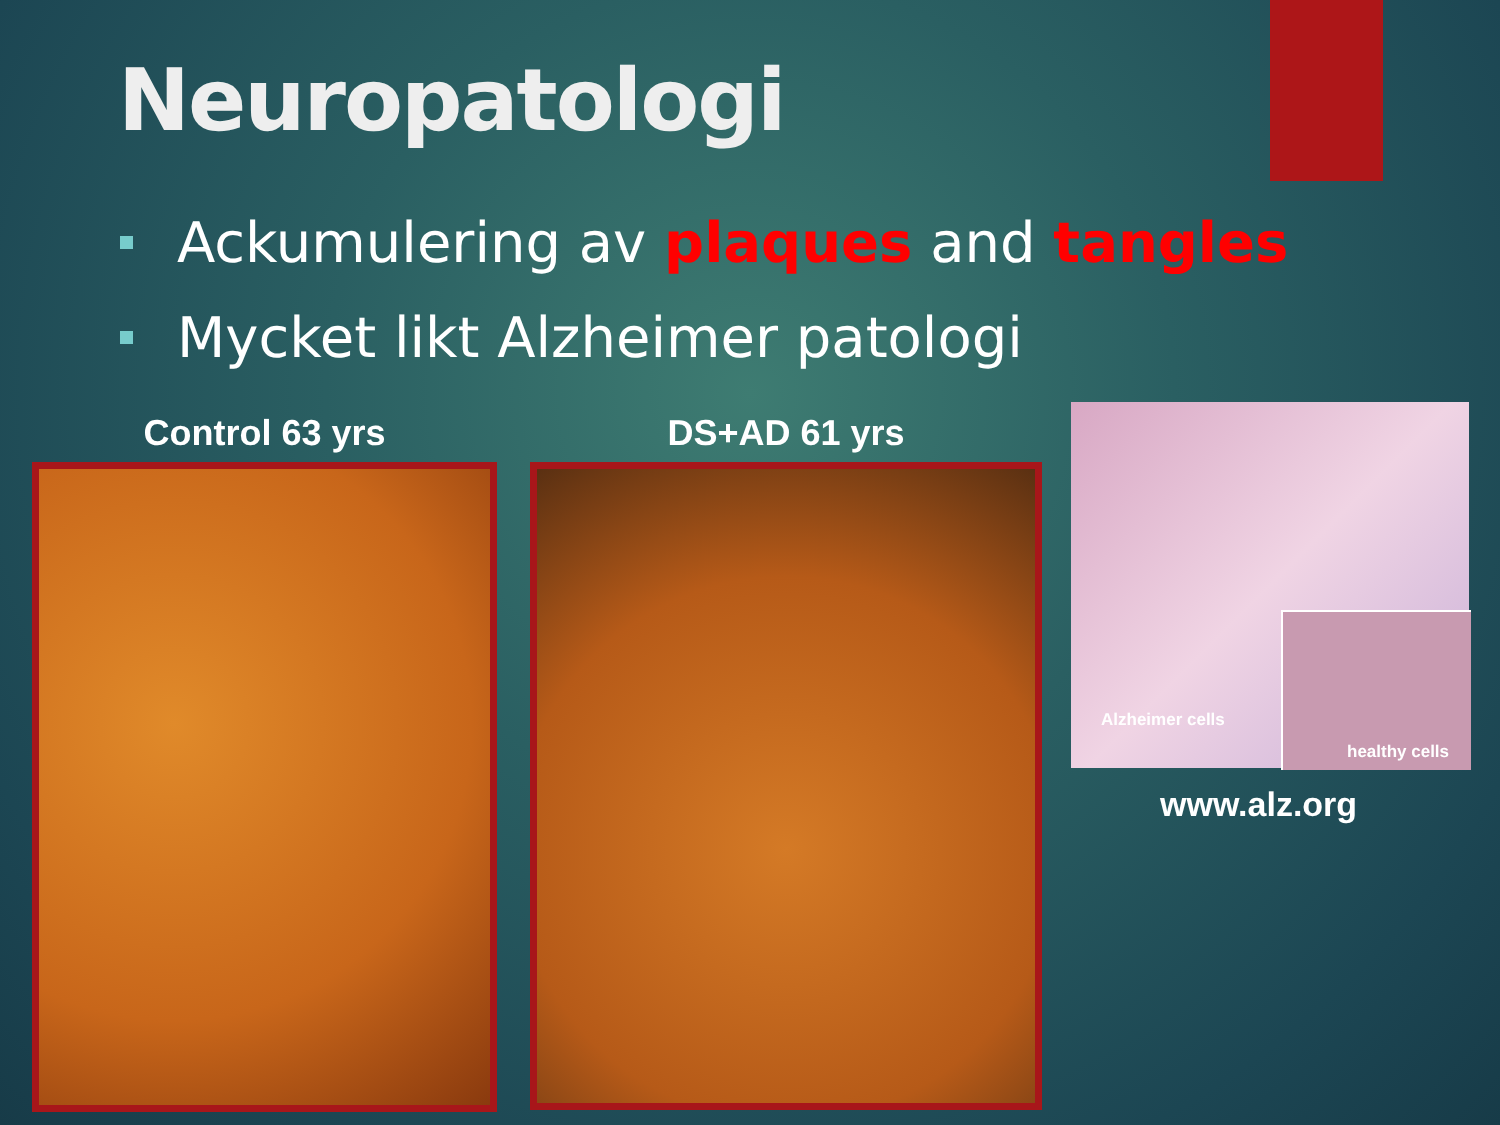Neuropatologi
Ackumulering av plaques and tangles
Mycket likt Alzheimer patologi
Control 63 yrs DS+AD 61 yrs
Alzheimer cells
healthy cells
www.alz.org